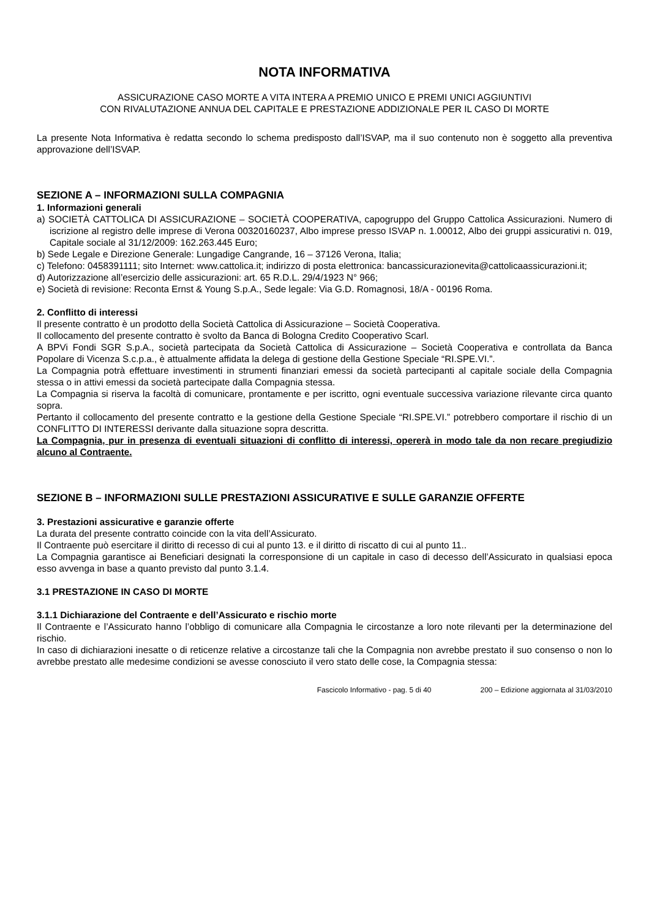NOTA INFORMATIVA
ASSICURAZIONE CASO MORTE A VITA INTERA A PREMIO UNICO E PREMI UNICI AGGIUNTIVI
CON RIVALUTAZIONE ANNUA DEL CAPITALE E PRESTAZIONE ADDIZIONALE PER IL CASO DI MORTE
La presente Nota Informativa è redatta secondo lo schema predisposto dall’ISVAP, ma il suo contenuto non è soggetto alla preventiva approvazione dell’ISVAP.
SEZIONE A – INFORMAZIONI SULLA COMPAGNIA
1. Informazioni generali
a) SOCIETÀ CATTOLICA DI ASSICURAZIONE – SOCIETÀ COOPERATIVA, capogruppo del Gruppo Cattolica Assicurazioni. Numero di iscrizione al registro delle imprese di Verona 00320160237, Albo imprese presso ISVAP n. 1.00012, Albo dei gruppi assicurativi n. 019, Capitale sociale al 31/12/2009: 162.263.445 Euro;
b) Sede Legale e Direzione Generale: Lungadige Cangrande, 16 – 37126 Verona, Italia;
c) Telefono: 0458391111; sito Internet: www.cattolica.it; indirizzo di posta elettronica: bancassicurazionevita@cattolicaassicurazioni.it;
d) Autorizzazione all’esercizio delle assicurazioni: art. 65 R.D.L. 29/4/1923 N° 966;
e) Società di revisione: Reconta Ernst & Young S.p.A., Sede legale: Via G.D. Romagnosi, 18/A - 00196 Roma.
2. Conflitto di interessi
Il presente contratto è un prodotto della Società Cattolica di Assicurazione – Società Cooperativa.
Il collocamento del presente contratto è svolto da Banca di Bologna Credito Cooperativo Scarl.
A BPVi Fondi SGR S.p.A., società partecipata da Società Cattolica di Assicurazione – Società Cooperativa e controllata da Banca Popolare di Vicenza S.c.p.a., è attualmente affidata la delega di gestione della Gestione Speciale “RI.SPE.VI.”.
La Compagnia potrà effettuare investimenti in strumenti finanziari emessi da società partecipanti al capitale sociale della Compagnia stessa o in attivi emessi da società partecipate dalla Compagnia stessa.
La Compagnia si riserva la facoltà di comunicare, prontamente e per iscritto, ogni eventuale successiva variazione rilevante circa quanto sopra.
Pertanto il collocamento del presente contratto e la gestione della Gestione Speciale “RI.SPE.VI.” potrebbero comportare il rischio di un CONFLITTO DI INTERESSI derivante dalla situazione sopra descritta.
La Compagnia, pur in presenza di eventuali situazioni di conflitto di interessi, opererà in modo tale da non recare pregiudizio alcuno al Contraente.
SEZIONE B – INFORMAZIONI SULLE PRESTAZIONI ASSICURATIVE E SULLE GARANZIE OFFERTE
3. Prestazioni assicurative e garanzie offerte
La durata del presente contratto coincide con la vita dell’Assicurato.
Il Contraente può esercitare il diritto di recesso di cui al punto 13. e il diritto di riscatto di cui al punto 11..
La Compagnia garantisce ai Beneficiari designati la corresponsione di un capitale in caso di decesso dell’Assicurato in qualsiasi epoca esso avvenga in base a quanto previsto dal punto 3.1.4.
3.1 PRESTAZIONE IN CASO DI MORTE
3.1.1 Dichiarazione del Contraente e dell’Assicurato e rischio morte
Il Contraente e l’Assicurato hanno l’obbligo di comunicare alla Compagnia le circostanze a loro note rilevanti per la determinazione del rischio.
In caso di dichiarazioni inesatte o di reticenze relative a circostanze tali che la Compagnia non avrebbe prestato il suo consenso o non lo avrebbe prestato alle medesime condizioni se avesse conosciuto il vero stato delle cose, la Compagnia stessa:
Fascicolo Informativo - pag. 5 di 40 200 – Edizione aggiornata al 31/03/2010